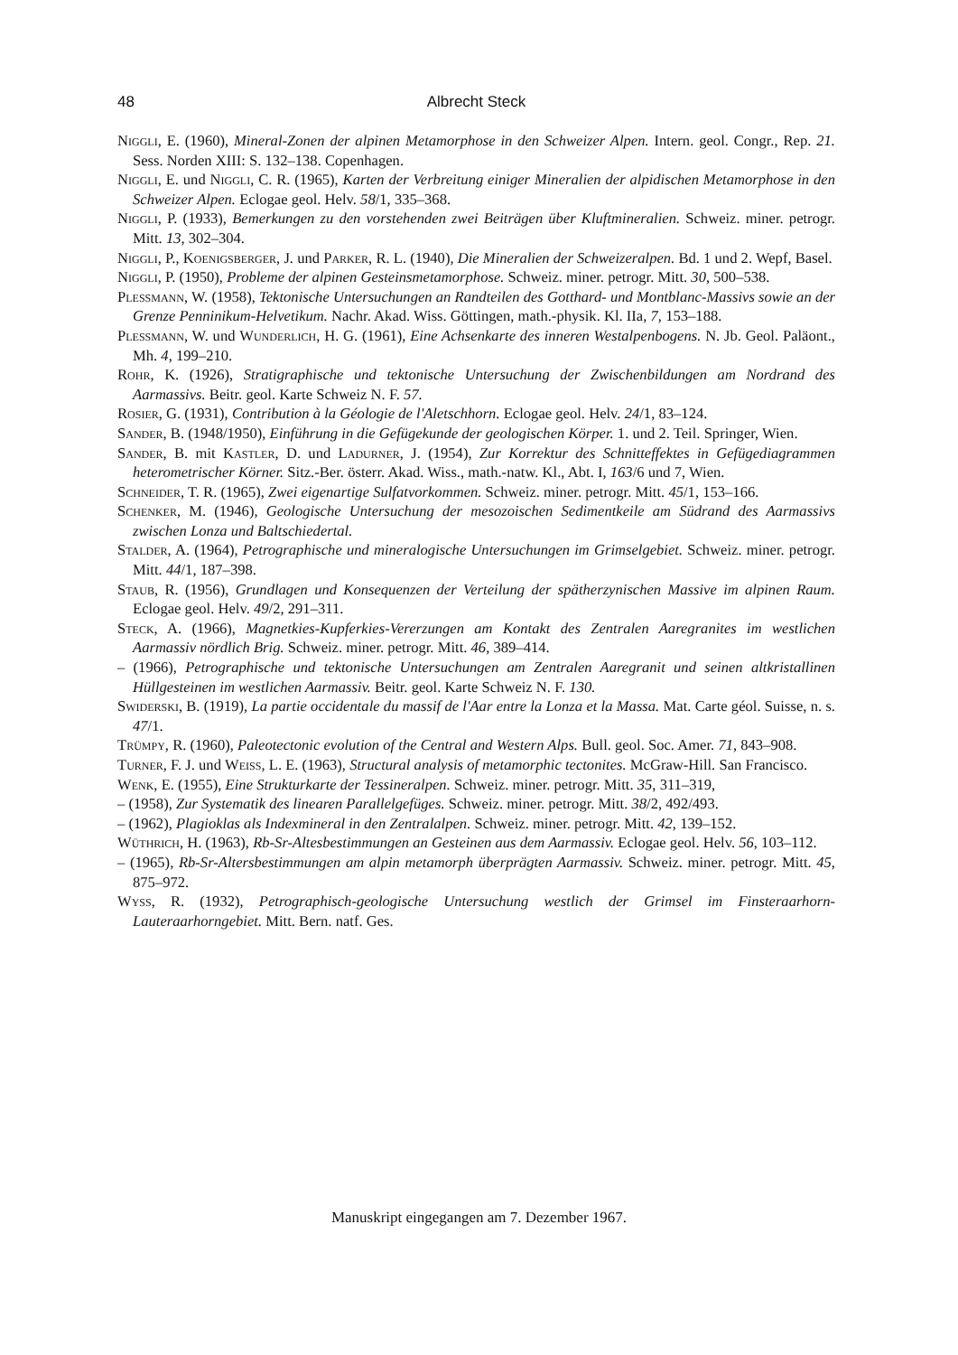48 Albrecht Steck
Niggli, E. (1960), Mineral-Zonen der alpinen Metamorphose in den Schweizer Alpen. Intern. geol. Congr., Rep. 21. Sess. Norden XIII: S. 132–138. Copenhagen.
Niggli, E. und Niggli, C. R. (1965), Karten der Verbreitung einiger Mineralien der alpidischen Metamorphose in den Schweizer Alpen. Eclogae geol. Helv. 58/1, 335–368.
Niggli, P. (1933), Bemerkungen zu den vorstehenden zwei Beiträgen über Kluftmineralien. Schweiz. miner. petrogr. Mitt. 13, 302–304.
Niggli, P., Koenigsberger, J. und Parker, R. L. (1940), Die Mineralien der Schweizeralpen. Bd. 1 und 2. Wepf, Basel.
Niggli, P. (1950), Probleme der alpinen Gesteinsmetamorphose. Schweiz. miner. petrogr. Mitt. 30, 500–538.
Plessmann, W. (1958), Tektonische Untersuchungen an Randteilen des Gotthard- und Montblanc-Massivs sowie an der Grenze Penninikum-Helvetikum. Nachr. Akad. Wiss. Göttingen, math.-physik. Kl. IIa, 7, 153–188.
Plessmann, W. und Wunderlich, H. G. (1961), Eine Achsenkarte des inneren Westalpenbogens. N. Jb. Geol. Paläont., Mh. 4, 199–210.
Rohr, K. (1926), Stratigraphische und tektonische Untersuchung der Zwischenbildungen am Nordrand des Aarmassivs. Beitr. geol. Karte Schweiz N. F. 57.
Rosier, G. (1931), Contribution à la Géologie de l'Aletschhorn. Eclogae geol. Helv. 24/1, 83–124.
Sander, B. (1948/1950), Einführung in die Gefügekunde der geologischen Körper. 1. und 2. Teil. Springer, Wien.
Sander, B. mit Kastler, D. und Ladurner, J. (1954), Zur Korrektur des Schnitteffektes in Gefügediagrammen heterometrischer Körner. Sitz.-Ber. österr. Akad. Wiss., math.-natw. Kl., Abt. I, 163/6 und 7, Wien.
Schneider, T. R. (1965), Zwei eigenartige Sulfatvorkommen. Schweiz. miner. petrogr. Mitt. 45/1, 153–166.
Schenker, M. (1946), Geologische Untersuchung der mesozoischen Sedimentkeile am Südrand des Aarmassivs zwischen Lonza und Baltschiedertal.
Stalder, A. (1964), Petrographische und mineralogische Untersuchungen im Grimselgebiet. Schweiz. miner. petrogr. Mitt. 44/1, 187–398.
Staub, R. (1956), Grundlagen und Konsequenzen der Verteilung der spätherzynischen Massive im alpinen Raum. Eclogae geol. Helv. 49/2, 291–311.
Steck, A. (1966), Magnetkies-Kupferkies-Vererzungen am Kontakt des Zentralen Aaregranites im westlichen Aarmassiv nördlich Brig. Schweiz. miner. petrogr. Mitt. 46, 389–414.
– (1966), Petrographische und tektonische Untersuchungen am Zentralen Aaregranit und seinen altkristallinen Hüllgesteinen im westlichen Aarmassiv. Beitr. geol. Karte Schweiz N. F. 130.
Swiderski, B. (1919), La partie occidentale du massif de l'Aar entre la Lonza et la Massa. Mat. Carte géol. Suisse, n. s. 47/1.
Trümpy, R. (1960), Paleotectonic evolution of the Central and Western Alps. Bull. geol. Soc. Amer. 71, 843–908.
Turner, F. J. und Weiss, L. E. (1963), Structural analysis of metamorphic tectonites. McGraw-Hill. San Francisco.
Wenk, E. (1955), Eine Strukturkarte der Tessineralpen. Schweiz. miner. petrogr. Mitt. 35, 311–319,
– (1958), Zur Systematik des linearen Parallelgefüges. Schweiz. miner. petrogr. Mitt. 38/2, 492/493.
– (1962), Plagioklas als Indexmineral in den Zentralalpen. Schweiz. miner. petrogr. Mitt. 42, 139–152.
Wüthrich, H. (1963), Rb-Sr-Altesbestimmungen an Gesteinen aus dem Aarmassiv. Eclogae geol. Helv. 56, 103–112.
– (1965), Rb-Sr-Altersbestimmungen am alpin metamorph überprägten Aarmassiv. Schweiz. miner. petrogr. Mitt. 45, 875–972.
Wyss, R. (1932), Petrographisch-geologische Untersuchung westlich der Grimsel im Finsteraarhorn-Lauteraarhorngebiet. Mitt. Bern. natf. Ges.
Manuskript eingegangen am 7. Dezember 1967.